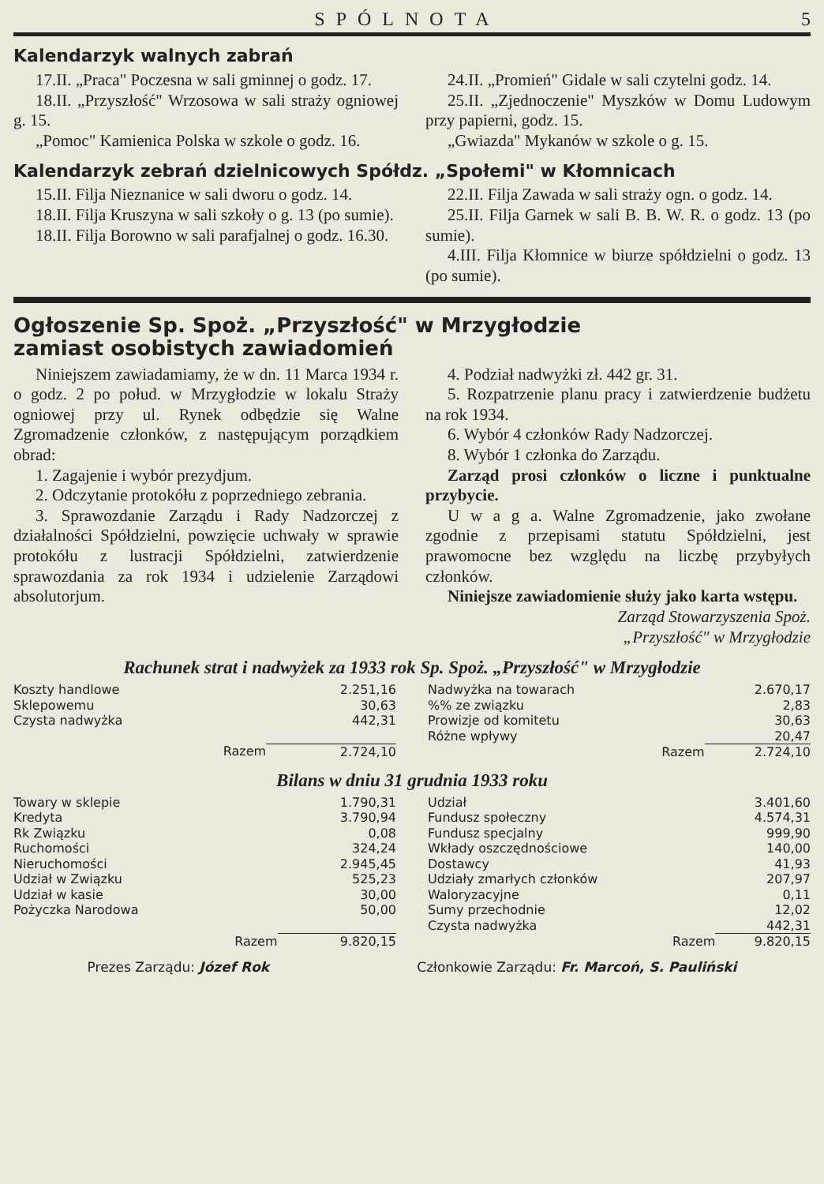SPÓLNOTA 5
Kalendarzyk walnych zabrań
17.II. „Praca" Poczesna w sali gminnej o godz. 17.
18.II. „Przyszłość" Wrzosowa w sali straży ogniowej g. 15.
„Pomoc" Kamienica Polska w szkole o godz. 16.
24.II. „Promień" Gidale w sali czytelni godz. 14.
25.II. „Zjednoczenie" Myszków w Domu Ludowym przy papierni, godz. 15.
„Gwiazda" Mykanów w szkole o g. 15.
Kalendarzyk zebrań dzielnicowych Spółdz. „Społemi" w Kłomnicach
15.II. Filja Nieznanice w sali dworu o godz. 14.
18.II. Filja Kruszyna w sali szkoły o g. 13 (po sumie).
18.II. Filja Borowno w sali parafjalnej o godz. 16.30.
22.II. Filja Zawada w sali straży ogn. o godz. 14.
25.II. Filja Garnek w sali B. B. W. R. o godz. 13 (po sumie).
4.III. Filja Kłomnice w biurze spółdzielni o godz. 13 (po sumie).
Ogłoszenie Sp. Spoż. „Przyszłość" w Mrzygłodzie
zamiast osobistych zawiadomień
Niniejszem zawiadamiamy, że w dn. 11 Marca 1934 r. o godz. 2 po połud. w Mrzygłodzie w lokalu Straży ogniowej przy ul. Rynek odbędzie się Walne Zgromadzenie członków, z następującym porządkiem obrad:
1. Zagajenie i wybór prezydjum.
2. Odczytanie protokółu z poprzedniego zebrania.
3. Sprawozdanie Zarządu i Rady Nadzorczej z działalności Spółdzielni, powzięcie uchwały w sprawie protokółu z lustracji Spółdzielni, zatwierdzenie sprawozdania za rok 1934 i udzielenie Zarządowi absolutorjum.
4. Podział nadwyżki zł. 442 gr. 31.
5. Rozpatrzenie planu pracy i zatwierdzenie budżetu na rok 1934.
6. Wybór 4 członków Rady Nadzorczej.
8. Wybór 1 członka do Zarządu.
Zarząd prosi członków o liczne i punktualne przybycie.
U w a g a. Walne Zgromadzenie, jako zwołane zgodnie z przepisami statutu Spółdzielni, jest prawomocne bez względu na liczbę przybyłych członków.
Niniejsze zawiadomienie służy jako karta wstępu.
Zarząd Stowarzyszenia Spoż.
„Przyszłość" w Mrzygłodzie
Rachunek strat i nadwyżek za 1933 rok Sp. Spoż. „Przyszłość" w Mrzygłodzie
| Koszty handlowe | 2.251,16 |
| Sklepowemu | 30,63 |
| Czysta nadwyżka | 442,31 |
| Razem | 2.724,10 |
| Nadwyżka na towarach | 2.670,17 |
| %% ze związku | 2,83 |
| Prowizje od komitetu | 30,63 |
| Różne wpływy | 20,47 |
| Razem | 2.724,10 |
Bilans w dniu 31 grudnia 1933 roku
| Towary w sklepie | 1.790,31 |
| Kredyta | 3.790,94 |
| Rk Związku | 0,08 |
| Ruchomości | 324,24 |
| Nieruchomości | 2.945,45 |
| Udział w Związku | 525,23 |
| Udział w kasie | 30,00 |
| Pożyczka Narodowa | 50,00 |
| Razem | 9.820,15 |
| Udział | 3.401,60 |
| Fundusz społeczny | 4.574,31 |
| Fundusz specjalny | 999,90 |
| Wkłady oszczędnościowe | 140,00 |
| Dostawcy | 41,93 |
| Udziały zmarłych członków | 207,97 |
| Waloryzacyjne | 0,11 |
| Sumy przechodnie | 12,02 |
| Czysta nadwyżka | 442,31 |
| Razem | 9.820,15 |
Prezes Zarządu: Józef Rok Członkowie Zarządu: Fr. Marcoń, S. Pauliński